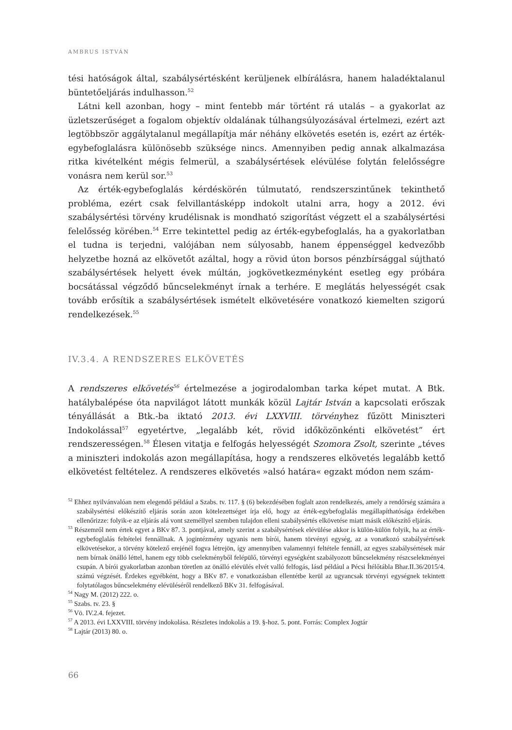AMBRUS ISTVÁN
tési hatóságok által, szabálysértésként kerüljenek elbírálásra, hanem haladéktalanul büntetőeljárás indulhasson.<sup>52</sup>
Látni kell azonban, hogy – mint fentebb már történt rá utalás – a gyakorlat az üzletszerűséget a fogalom objektív oldalának túlhangsúlyozásával értelmezi, ezért azt legtöbbször aggálytalanul megállapítja már néhány elkövetés esetén is, ezért az érték-egybefoglalásra különösebb szüksége nincs. Amennyiben pedig annak alkalmazása ritka kivételként mégis felmerül, a szabálysértések elévülése folytán felelősségre vonásra nem kerül sor.<sup>53</sup>
Az érték-egybefoglalás kérdéskörén túlmutató, rendszerszintűnek tekinthető probléma, ezért csak felvillantásképp indokolt utalni arra, hogy a 2012. évi szabálysértési törvény krudélisnak is mondható szigorítást végzett el a szabálysértési felelősség körében.<sup>54</sup> Erre tekintettel pedig az érték-egybefoglalás, ha a gyakorlatban el tudna is terjedni, valójában nem súlyosabb, hanem éppenséggel kedvezőbb helyzetbe hozná az elkövetőt azáltal, hogy a rövid úton borsos pénzbírsággal sújtható szabálysértések helyett évek múltán, jogkövetkezményként esetleg egy próbára bocsátással végződő bűncselekményt írnak a terhére. E meglátás helyességét csak tovább erősítik a szabálysértések ismételt elkövetésére vonatkozó kiemelten szigorú rendelkezések.<sup>55</sup>
IV.3.4. A RENDSZERES ELKÖVETÉS
A rendszeres elkövetés<sup>56</sup> értelmezése a jogirodalomban tarka képet mutat. A Btk. hatálybalépése óta napvilágot látott munkák közül Lajtár István a kapcsolati erőszak tényállását a Btk.-ba iktató 2013. évi LXXVIII. törvényhez fűzött Miniszteri Indokolással<sup>57</sup> egyetértve, „legalább két, rövid időközönkénti elkövetést” ért rendszerességen.<sup>58</sup> Élesen vitatja e felfogás helyességét Szomora Zsolt, szerinte „téves a miniszteri indokolás azon megállapítása, hogy a rendszeres elkövetés legalább kettő elkövetést feltételez. A rendszeres elkövetés »alsó határa« egzakt módon nem szám-
<sup>52</sup> Ehhez nyilvánvalóan nem elegendő például a Szabs. tv. 117. § (6) bekezdésében foglalt azon rendelkezés, amely a rendőrség számára a szabálysértési előkészítő eljárás során azon kötelezettséget írja elő, hogy az érték-egybefoglalás megállapíthatósága érdekében ellenőrizze: folyik-e az eljárás alá vont személlyel szemben tulajdon elleni szabálysértés elkövetése miatt másik előkészítő eljárás.
<sup>53</sup> Részemről nem értek egyet a BKv 87. 3. pontjával, amely szerint a szabálysértések elévülése akkor is külön-külön folyik, ha az érték-egybefoglalás feltételei fennállnak. A jogintézmény ugyanis nem bírói, hanem törvényi egység, az a vonatkozó szabálysértések elkövetésekor, a törvény kötelező erejénél fogva létrejön, így amennyiben valamennyi feltétele fennáll, az egyes szabálysértések már nem bírnak önálló léttel, hanem egy több cselekményből felépülő, törvényi egységként szabályozott bűncselekmény részcselekményei csupán. A bírói gyakorlatban azonban töretlen az önálló elévülés elvét valló felfogás, lásd például a Pécsi Ítélőtábla Bhar.II.36/2015/4. számú végzését. Érdekes egyébként, hogy a BKv 87. e vonatkozásban ellentétbe kerül az ugyancsak törvényi egységnek tekintett folytatólagos bűncselekmény elévüléséről rendelkező BKv 31. felfogásával.
<sup>54</sup> Nagy M. (2012) 222. o.
<sup>55</sup> Szabs. tv. 23. §
<sup>56</sup> Vö. IV.2.4. fejezet.
<sup>57</sup> A 2013. évi LXXVIII. törvény indokolása. Részletes indokolás a 19. §-hoz. 5. pont. Forrás: Complex Jogtár
<sup>58</sup> Lajtár (2013) 80. o.
66